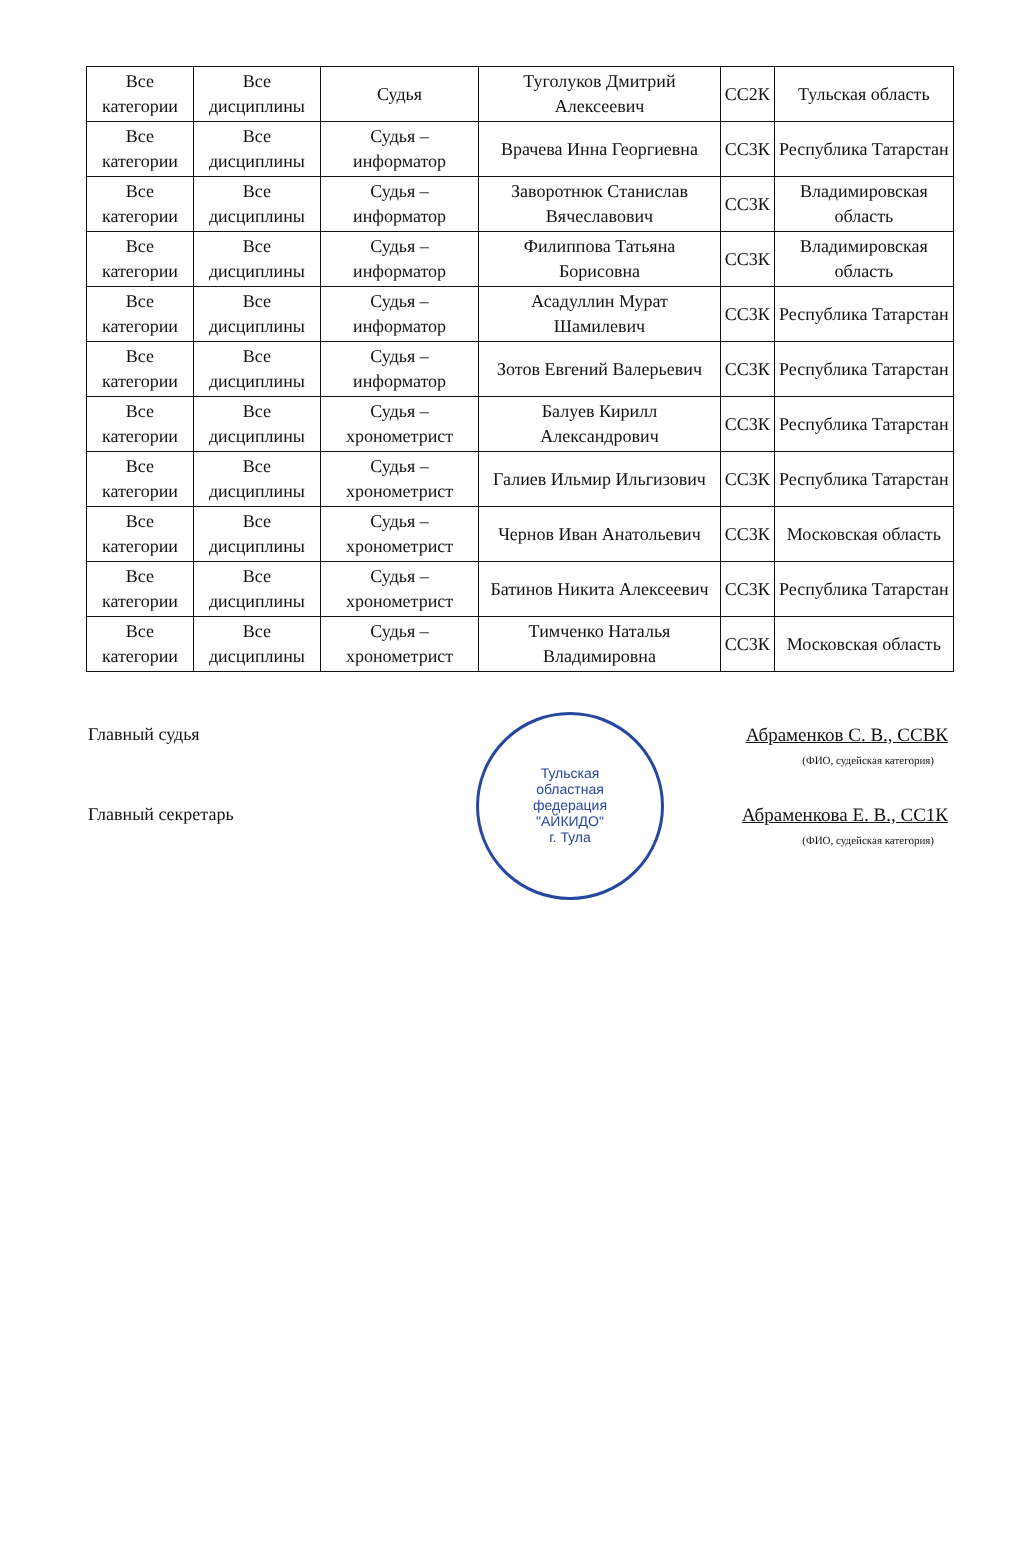| Все категории | Все дисциплины | Судья | Туголуков Дмитрий Алексеевич | СС2К | Тульская область |
| Все категории | Все дисциплины | Судья – информатор | Врачева Инна Георгиевна | СС3К | Республика Татарстан |
| Все категории | Все дисциплины | Судья – информатор | Заворотнюк Станислав Вячеславович | СС3К | Владимировская область |
| Все категории | Все дисциплины | Судья – информатор | Филиппова Татьяна Борисовна | СС3К | Владимировская область |
| Все категории | Все дисциплины | Судья – информатор | Асадуллин Мурат Шамилевич | СС3К | Республика Татарстан |
| Все категории | Все дисциплины | Судья – информатор | Зотов Евгений Валерьевич | СС3К | Республика Татарстан |
| Все категории | Все дисциплины | Судья – хронометрист | Балуев Кирилл Александрович | СС3К | Республика Татарстан |
| Все категории | Все дисциплины | Судья – хронометрист | Галиев Ильмир Ильгизович | СС3К | Республика Татарстан |
| Все категории | Все дисциплины | Судья – хронометрист | Чернов Иван Анатольевич | СС3К | Московская область |
| Все категории | Все дисциплины | Судья – хронометрист | Батинов Никита Алексеевич | СС3К | Республика Татарстан |
| Все категории | Все дисциплины | Судья – хронометрист | Тимченко Наталья Владимировна | СС3К | Московская область |
Главный судья Абраменков С. В., ССВК
(ФИО, судейская категория)
Главный секретарь Абраменкова Е. В., СС1К
(ФИО, судейская категория)
Тульская
областная
федерация
"АЙКИДО"
г. Тула